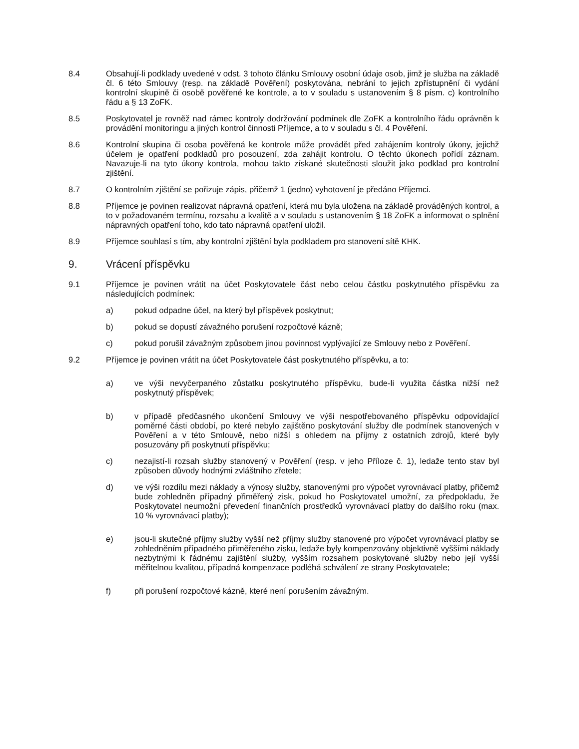8.4 Obsahují-li podklady uvedené v odst. 3 tohoto článku Smlouvy osobní údaje osob, jimž je služba na základě čl. 6 této Smlouvy (resp. na základě Pověření) poskytována, nebrání to jejich zpřístupnění či vydání kontrolní skupině či osobě pověřené ke kontrole, a to v souladu s ustanovením § 8 písm. c) kontrolního řádu a § 13 ZoFK.
8.5 Poskytovatel je rovněž nad rámec kontroly dodržování podmínek dle ZoFK a kontrolního řádu oprávněn k provádění monitoringu a jiných kontrol činnosti Příjemce, a to v souladu s čl. 4 Pověření.
8.6 Kontrolní skupina či osoba pověřená ke kontrole může provádět před zahájením kontroly úkony, jejichž účelem je opatření podkladů pro posouzení, zda zahájit kontrolu. O těchto úkonech pořídí záznam. Navazuje-li na tyto úkony kontrola, mohou takto získané skutečnosti sloužit jako podklad pro kontrolní zjištění.
8.7 O kontrolním zjištění se pořizuje zápis, přičemž 1 (jedno) vyhotovení je předáno Příjemci.
8.8 Příjemce je povinen realizovat nápravná opatření, která mu byla uložena na základě prováděných kontrol, a to v požadovaném termínu, rozsahu a kvalitě a v souladu s ustanovením § 18 ZoFK a informovat o splnění nápravných opatření toho, kdo tato nápravná opatření uložil.
8.9 Příjemce souhlasí s tím, aby kontrolní zjištění byla podkladem pro stanovení sítě KHK.
9. Vrácení příspěvku
9.1 Příjemce je povinen vrátit na účet Poskytovatele část nebo celou částku poskytnutého příspěvku za následujících podmínek:
a) pokud odpadne účel, na který byl příspěvek poskytnut;
b) pokud se dopustí závažného porušení rozpočtové kázně;
c) pokud porušil závažným způsobem jinou povinnost vyplývající ze Smlouvy nebo z Pověření.
9.2 Příjemce je povinen vrátit na účet Poskytovatele část poskytnutého příspěvku, a to:
a) ve výši nevyčerpaného zůstatku poskytnutého příspěvku, bude-li využita částka nižší než poskytnutý příspěvek;
b) v případě předčasného ukončení Smlouvy ve výši nespotřebovaného příspěvku odpovídající poměrné části období, po které nebylo zajištěno poskytování služby dle podmínek stanovených v Pověření a v této Smlouvě, nebo nižší s ohledem na příjmy z ostatních zdrojů, které byly posuzovány při poskytnutí příspěvku;
c) nezajistí-li rozsah služby stanovený v Pověření (resp. v jeho Příloze č. 1), ledaže tento stav byl způsoben důvody hodnými zvláštního zřetele;
d) ve výši rozdílu mezi náklady a výnosy služby, stanovenými pro výpočet vyrovnávací platby, přičemž bude zohledněn případný přiměřený zisk, pokud ho Poskytovatel umožní, za předpokladu, že Poskytovatel neumožní převedení finančních prostředků vyrovnávací platby do dalšího roku (max. 10 % vyrovnávací platby);
e) jsou-li skutečné příjmy služby vyšší než příjmy služby stanovené pro výpočet vyrovnávací platby se zohledněním případného přiměřeného zisku, ledaže byly kompenzovány objektivně vyššími náklady nezbytnými k řádnému zajištění služby, vyšším rozsahem poskytované služby nebo její vyšší měřitelnou kvalitou, případná kompenzace podléhá schválení ze strany Poskytovatele;
f) při porušení rozpočtové kázně, které není porušením závažným.